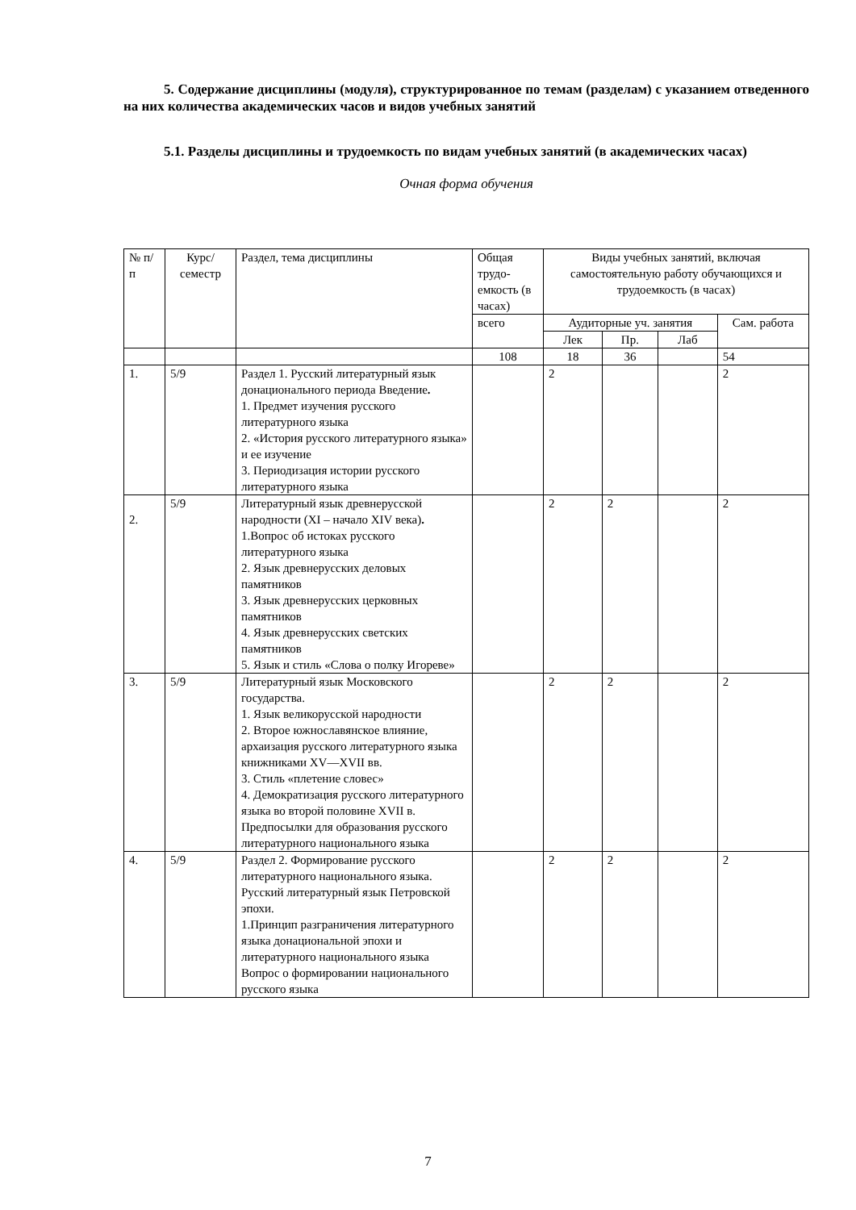5. Содержание дисциплины (модуля), структурированное по темам (разделам) с указанием отведенного на них количества академических часов и видов учебных занятий
5.1. Разделы дисциплины и трудоемкость по видам учебных занятий (в академических часах)
Очная форма обучения
| № п/п | Курс/ семестр | Раздел, тема дисциплины | Общая трудо-емкость (в часах) | Виды учебных занятий, включая самостоятельную работу обучающихся и трудоемкость (в часах) | | | |
| --- | --- | --- | --- | --- | --- | --- | --- |
| | | | всего | Аудиторные уч. занятия | | | Сам. работа |
| | | | | Лек | Пр. | Лаб | |
| | | | 108 | 18 | 36 | | 54 |
| 1. | 5/9 | Раздел 1. Русский литературный язык донационального периода Введение . 1. Предмет изучения русского литературного языка 2. «История русского литературного языка» и ее изучение 3. Периодизация истории русского литературного языка | | 2 | | | 2 |
| 2. | 5/9 | Литературный язык древнерусской народности (XI – начало XIV века) . 1.Вопрос об истоках русского литературного языка 2. Язык древнерусских деловых памятников 3. Язык древнерусских церковных памятников 4. Язык древнерусских светских памятников 5. Язык и стиль «Слова о полку Игореве» | | 2 | 2 | | 2 |
| 3. | 5/9 | Литературный язык Московского государства. 1. Язык великорусской народности 2. Второе южнославянское влияние, архаизация русского литературного языка книжниками XV—XVII вв. 3. Стиль «плетение словес» 4. Демократизация русского литературного языка во второй половине XVII в. Предпосылки для образования русского литературного национального языка | | 2 | 2 | | 2 |
| 4. | 5/9 | Раздел 2. Формирование русского литературного национального языка. Русский литературный язык Петровской эпохи. 1.Принцип разграничения литературного языка донациональной эпохи и литературного национального языка Вопрос о формировании национального русского языка | | 2 | 2 | | 2 |
7